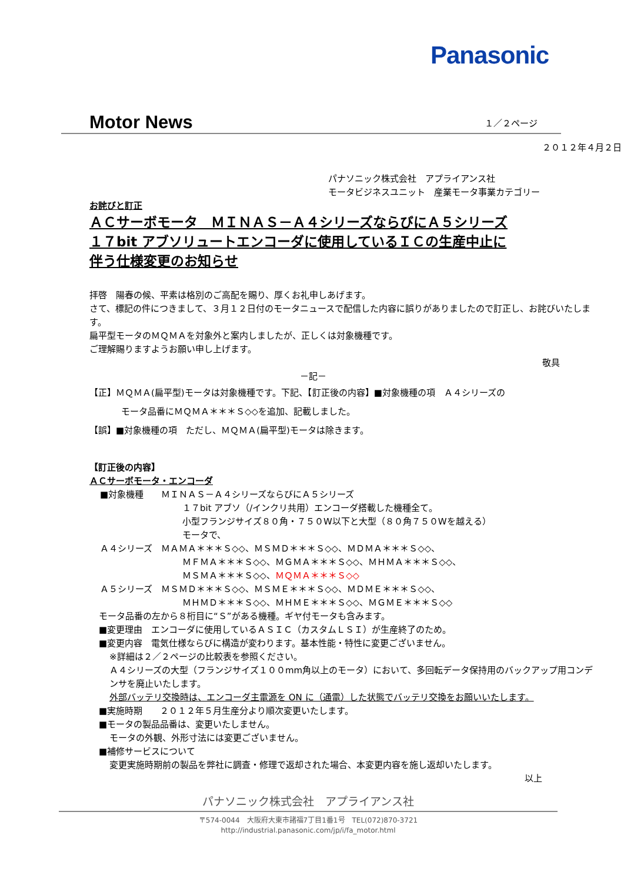Panasonic
Motor News １／２ページ
２０１２年４月２日
パナソニック株式会社　アプライアンス社
モータビジネスユニット　産業モータ事業カテゴリー
お詫びと訂正
ＡＣサーボモータ　ＭＩＮＡＳ－Ａ４シリーズならびにＡ５シリーズ
１７bit アブソリュートエンコーダに使用しているＩＣの生産中止に
伴う仕様変更のお知らせ
拝啓　陽春の候、平素は格別のご高配を賜り、厚くお礼申しあげます。
さて、標記の件につきまして、３月１２日付のモータニュースで配信した内容に誤りがありましたので訂正し、お詫びいたします。
扁平型モータのＭＱＭＡを対象外と案内しましたが、正しくは対象機種です。
ご理解賜りますようお願い申し上げます。
敬具
－記－
【正】ＭＱＭＡ(扁平型)モータは対象機種です。下記、【訂正後の内容】■対象機種の項　Ａ４シリーズの
モータ品番にＭＱＭＡ＊＊＊Ｓ◇◇を追加、記載しました。
【誤】■対象機種の項　ただし、ＭＱＭＡ(扁平型)モータは除きます。
【訂正後の内容】
ＡＣサーボモータ・エンコーダ
■対象機種　　ＭＩＮＡＳ－Ａ４シリーズならびにＡ５シリーズ
１７bit アブソ（/インクリ共用）エンコーダ搭載した機種全て。
小型フランジサイズ８０角・７５０W以下と大型（８０角７５０Wを越える）
モータで、
Ａ４シリーズ　ＭＡＭＡ＊＊＊Ｓ◇◇、ＭＳＭＤ＊＊＊Ｓ◇◇、ＭＤＭＡ＊＊＊Ｓ◇◇、
ＭＦＭＡ＊＊＊Ｓ◇◇、ＭＧＭＡ＊＊＊Ｓ◇◇、ＭＨＭＡ＊＊＊Ｓ◇◇、
ＭＳＭＡ＊＊＊Ｓ◇◇、ＭＱＭＡ＊＊＊Ｓ◇◇
Ａ５シリーズ　ＭＳＭＤ＊＊＊Ｓ◇◇、ＭＳＭＥ＊＊＊Ｓ◇◇、ＭＤＭＥ＊＊＊Ｓ◇◇、
ＭＨＭＤ＊＊＊Ｓ◇◇、ＭＨＭＥ＊＊＊Ｓ◇◇、ＭＧＭＥ＊＊＊Ｓ◇◇
モータ品番の左から８桁目に“Ｓ”がある機種。ギヤ付モータも含みます。
■変更理由　エンコーダに使用しているＡＳＩＣ（カスタムＬＳＩ）が生産終了のため。
■変更内容　電気仕様ならびに構造が変わります。基本性能・特性に変更ございません。
※詳細は２／２ページの比較表を参照ください。
Ａ４シリーズの大型（フランジサイズ１００mm角以上のモータ）において、多回転データ保持用のバックアップ用コンデンサを廃止いたします。
外部バッテリ交換時は、エンコーダ主電源を ON に（通電）した状態でバッテリ交換をお願いいたします。
■実施時期　　２０１２年５月生産分より順次変更いたします。
■モータの製品品番は、変更いたしません。
モータの外観、外形寸法には変更ございません。
■補修サービスについて
変更実施時期前の製品を弊社に調査・修理で返却された場合、本変更内容を施し返却いたします。
以上
パナソニック株式会社　アプライアンス社
〒574-0044　大阪府大東市諸福7丁目1番1号　TEL(072)870-3721
http://industrial.panasonic.com/jp/i/fa_motor.html